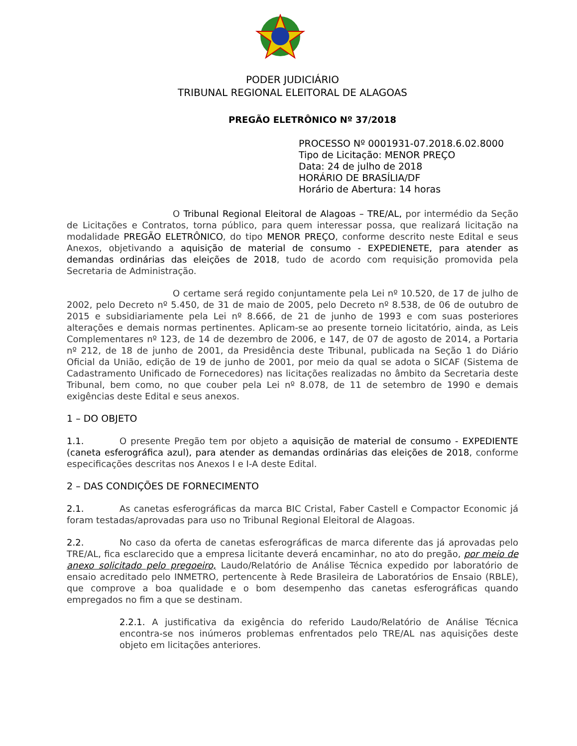PODER JUDICIÁRIO
TRIBUNAL REGIONAL ELEITORAL DE ALAGOAS
PREGÃO ELETRÔNICO Nº 37/2018
PROCESSO Nº 0001931-07.2018.6.02.8000
Tipo de Licitação: MENOR PREÇO
Data: 24 de julho de 2018
HORÁRIO DE BRASÍLIA/DF
Horário de Abertura: 14 horas
O Tribunal Regional Eleitoral de Alagoas – TRE/AL, por intermédio da Seção de Licitações e Contratos, torna público, para quem interessar possa, que realizará licitação na modalidade PREGÃO ELETRÔNICO, do tipo MENOR PREÇO, conforme descrito neste Edital e seus Anexos, objetivando a aquisição de material de consumo - EXPEDIENETE, para atender as demandas ordinárias das eleições de 2018, tudo de acordo com requisição promovida pela Secretaria de Administração.
O certame será regido conjuntamente pela Lei nº 10.520, de 17 de julho de 2002, pelo Decreto nº 5.450, de 31 de maio de 2005, pelo Decreto nº 8.538, de 06 de outubro de 2015 e subsidiariamente pela Lei nº 8.666, de 21 de junho de 1993 e com suas posteriores alterações e demais normas pertinentes. Aplicam-se ao presente torneio licitatório, ainda, as Leis Complementares nº 123, de 14 de dezembro de 2006, e 147, de 07 de agosto de 2014, a Portaria nº 212, de 18 de junho de 2001, da Presidência deste Tribunal, publicada na Seção 1 do Diário Oficial da União, edição de 19 de junho de 2001, por meio da qual se adota o SICAF (Sistema de Cadastramento Unificado de Fornecedores) nas licitações realizadas no âmbito da Secretaria deste Tribunal, bem como, no que couber pela Lei nº 8.078, de 11 de setembro de 1990 e demais exigências deste Edital e seus anexos.
1 – DO OBJETO
1.1. O presente Pregão tem por objeto a aquisição de material de consumo - EXPEDIENTE (caneta esferográfica azul), para atender as demandas ordinárias das eleições de 2018, conforme especificações descritas nos Anexos I e I-A deste Edital.
2 – DAS CONDIÇÕES DE FORNECIMENTO
2.1. As canetas esferográficas da marca BIC Cristal, Faber Castell e Compactor Economic já foram testadas/aprovadas para uso no Tribunal Regional Eleitoral de Alagoas.
2.2. No caso da oferta de canetas esferográficas de marca diferente das já aprovadas pelo TRE/AL, fica esclarecido que a empresa licitante deverá encaminhar, no ato do pregão, por meio de anexo solicitado pelo pregoeiro, Laudo/Relatório de Análise Técnica expedido por laboratório de ensaio acreditado pelo INMETRO, pertencente à Rede Brasileira de Laboratórios de Ensaio (RBLE), que comprove a boa qualidade e o bom desempenho das canetas esferográficas quando empregados no fim a que se destinam.
2.2.1. A justificativa da exigência do referido Laudo/Relatório de Análise Técnica encontra-se nos inúmeros problemas enfrentados pelo TRE/AL nas aquisições deste objeto em licitações anteriores.